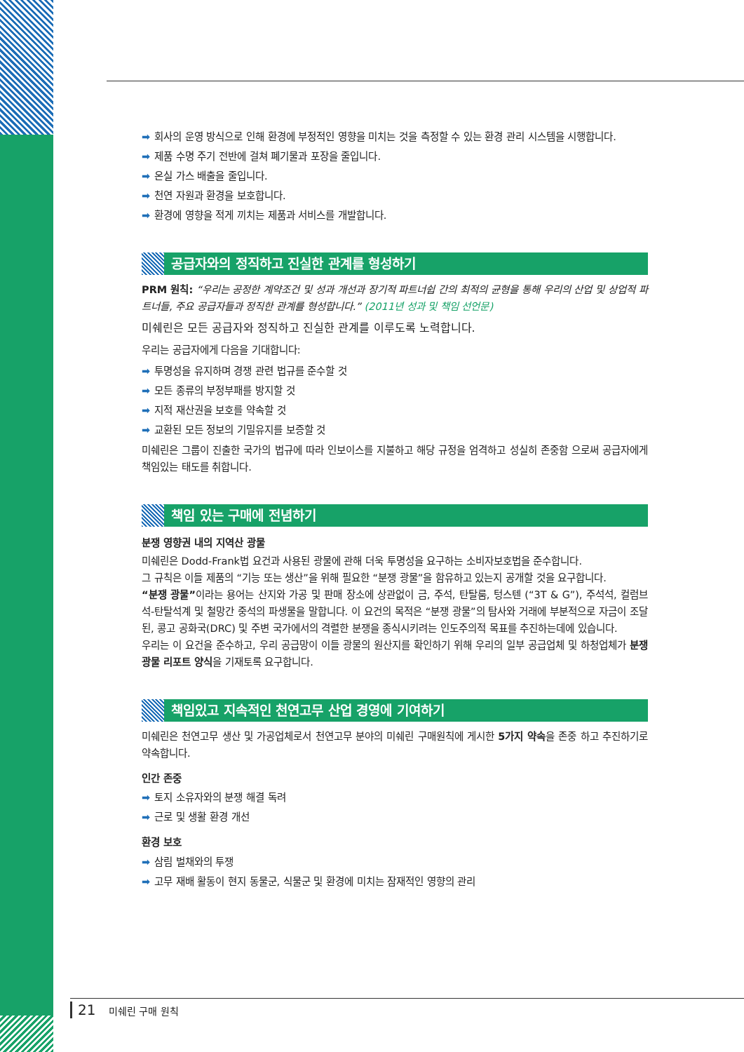➡ 회사의 운영 방식으로 인해 환경에 부정적인 영향을 미치는 것을 측정할 수 있는 환경 관리 시스템을 시행합니다.
➡ 제품 수명 주기 전반에 걸쳐 폐기물과 포장을 줄입니다.
➡ 온실 가스 배출을 줄입니다.
➡ 천연 자원과 환경을 보호합니다.
➡ 환경에 영향을 적게 끼치는 제품과 서비스를 개발합니다.
공급자와의 정직하고 진실한 관계를 형성하기
PRM 원칙: “우리는 공정한 계약조건 및 성과 개선과 장기적 파트너쉽 간의 최적의 균형을 통해 우리의 산업 및 상업적 파트너들, 주요 공급자들과 정직한 관계를 형성합니다.” (2011년 성과 및 책임 선언문)
미쉐린은 모든 공급자와 정직하고 진실한 관계를 이루도록 노력합니다.
우리는 공급자에게 다음을 기대합니다:
➡ 투명성을 유지하며 경쟁 관련 법규를 준수할 것
➡ 모든 종류의 부정부패를 방지할 것
➡ 지적 재산권을 보호를 약속할 것
➡ 교환된 모든 정보의 기밀유지를 보증할 것
미쉐린은 그룹이 진출한 국가의 법규에 따라 인보이스를 지불하고 해당 규정을 엄격하고 성실히 존중함 으로써 공급자에게 책임있는 태도를 취합니다.
책임 있는 구매에 전념하기
분쟁 영향권 내의 지역산 광물
미쉐린은 Dodd-Frank법 요건과 사용된 광물에 관해 더욱 투명성을 요구하는 소비자보호법을 준수합니다.
그 규칙은 이들 제품의 “기능 또는 생산”을 위해 필요한 “분쟁 광물”을 함유하고 있는지 공개할 것을 요구합니다.
“분쟁 광물”이라는 용어는 산지와 가공 및 판매 장소에 상관없이 금, 주석, 탄탈룸, 텅스텐 (“3T & G”), 주석석, 컬럼브석-탄탈석계 및 철망간 중석의 파생물을 말합니다. 이 요건의 목적은 “분쟁 광물”의 탐사와 거래에 부분적으로 자금이 조달된, 콩고 공화국(DRC) 및 주변 국가에서의 격렬한 분쟁을 종식시키려는 인도주의적 목표를 추진하는데에 있습니다.
우리는 이 요건을 준수하고, 우리 공급망이 이들 광물의 원산지를 확인하기 위해 우리의 일부 공급업체 및 하청업체가 분쟁 광물 리포트 양식을 기재토록 요구합니다.
책임있고 지속적인 천연고무 산업 경영에 기여하기
미쉐린은 천연고무 생산 및 가공업체로서 천연고무 분야의 미쉐린 구매원칙에 게시한 5가지 약속을 존중 하고 추진하기로 약속합니다.
인간 존중
➡ 토지 소유자와의 분쟁 해결 독려
➡ 근로 및 생활 환경 개선
환경 보호
➡ 삼림 벌채와의 투쟁
➡ 고무 재배 활동이 현지 동물군, 식물군 및 환경에 미치는 잠재적인 영향의 관리
21 미쉐린 구매 원칙